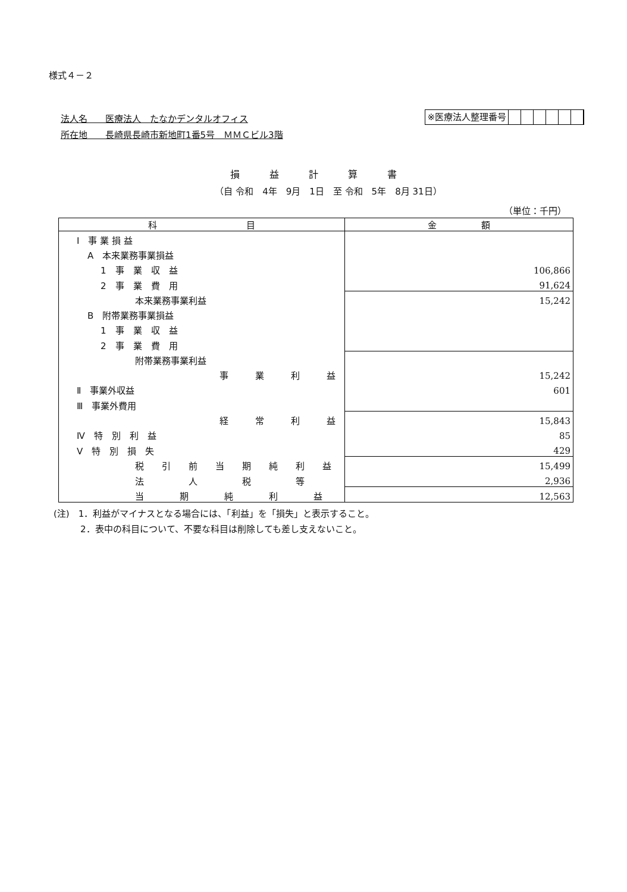様式４－２
法人名　　医療法人　たなかデンタルオフィス
所在地　　長崎県長崎市新地町1番5号　ＭＭＣビル3階
※医療法人整理番号
損益計算書
（自 令和　4年　9月　1日　至 令和　5年　8月 31日）
（単位：千円）
| 科 目 | 金 額 |
| --- | --- |
| Ⅰ 事 業 損 益 | |
| A 本来業務事業損益 | |
| 1 事 業 収 益 | 106,866 |
| 2 事 業 費 用 | 91,624 |
| 本来業務事業利益 | 15,242 |
| B 附帯業務事業損益 | |
| 1 事 業 収 益 | |
| 2 事 業 費 用 | |
| 附帯業務事業利益 | |
| 事 業 利 益 | 15,242 |
| Ⅱ 事業外収益 | 601 |
| Ⅲ 事業外費用 | |
| 経 常 利 益 | 15,843 |
| Ⅳ 特 別 利 益 | 85 |
| Ⅴ 特 別 損 失 | 429 |
| 税 引 前 当 期 純 利 益 | 15,499 |
| 法 人 税 等 | 2,936 |
| 当 期 純 利 益 | 12,563 |
(注)　1．利益がマイナスとなる場合には、「利益」を「損失」と表示すること。
　　　2．表中の科目について、不要な科目は削除しても差し支えないこと。